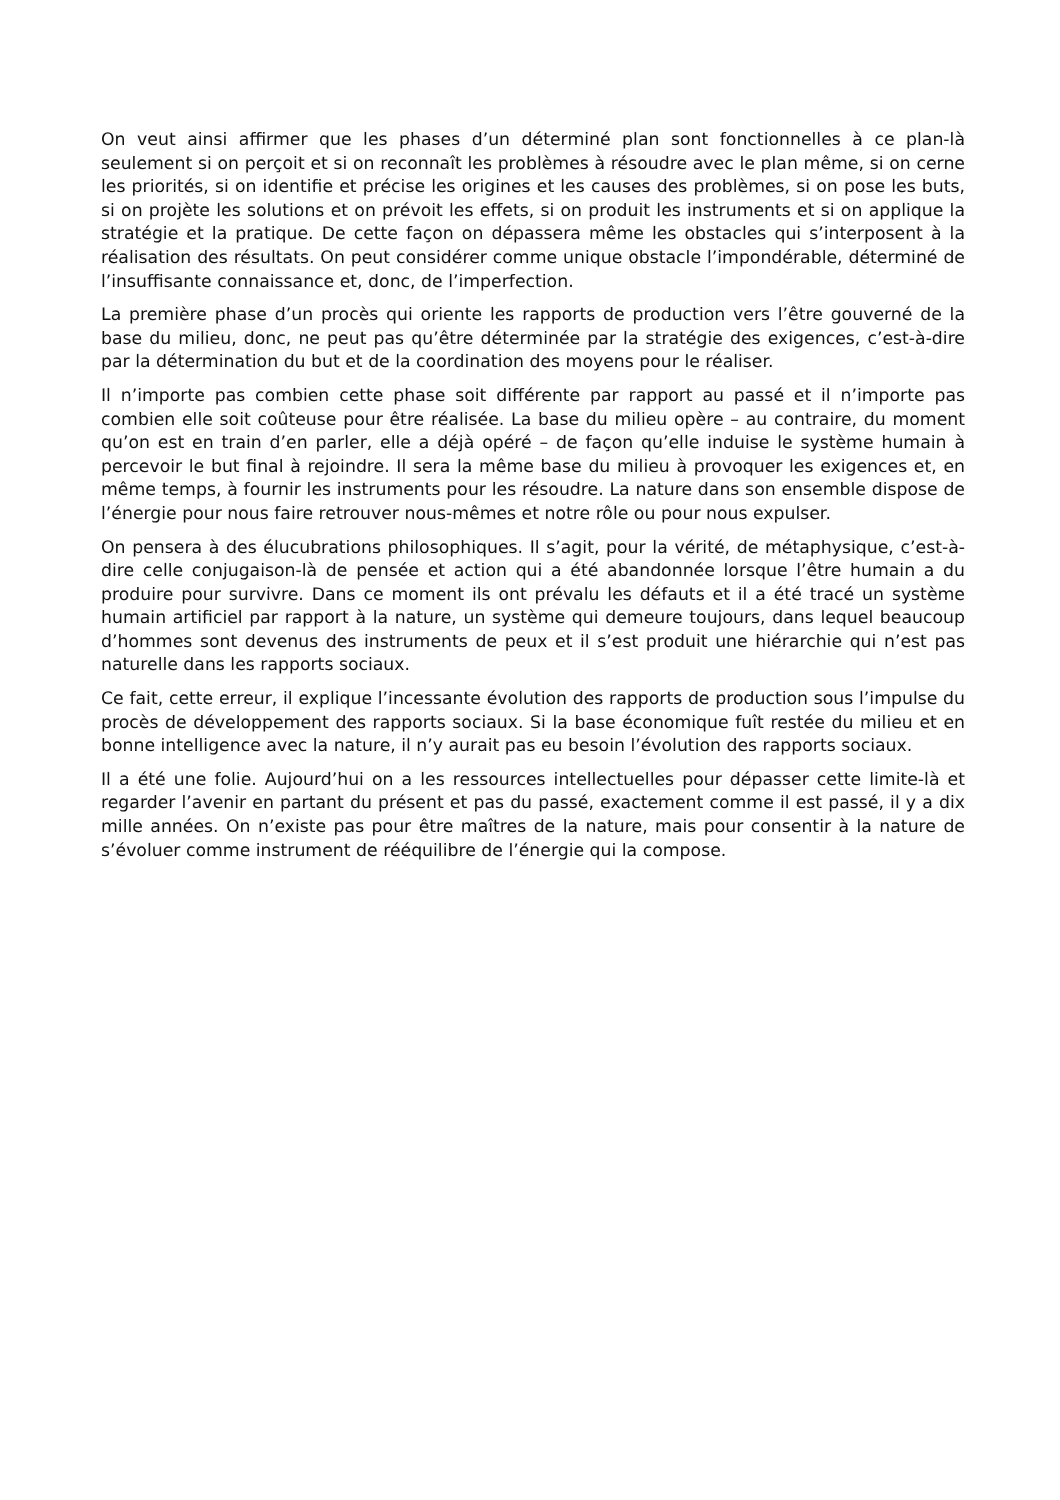On veut ainsi affirmer que les phases d’un déterminé plan sont fonctionnelles à ce plan-là seulement si on perçoit et si on reconnaît les problèmes à résoudre avec le plan même, si on cerne les priorités, si on identifie et précise les origines et les causes des problèmes, si on pose les buts, si on projète les solutions et on prévoit les effets, si on produit les instruments et si on applique la stratégie et la pratique. De cette façon on dépassera même les obstacles qui s’interposent à la réalisation des résultats. On peut considérer comme unique obstacle l’impondérable, déterminé de l’insuffisante connaissance et, donc, de l’imperfection.
La première phase d’un procès qui oriente les rapports de production vers l’être gouverné de la base du milieu, donc, ne peut pas qu’être déterminée par la stratégie des exigences, c’est-à-dire par la détermination du but et de la coordination des moyens pour le réaliser.
Il n’importe pas combien cette phase soit différente par rapport au passé et il n’importe pas combien elle soit coûteuse pour être réalisée. La base du milieu opère – au contraire, du moment qu’on est en train d’en parler, elle a déjà opéré – de façon qu’elle induise le système humain à percevoir le but final à rejoindre. Il sera la même base du milieu à provoquer les exigences et, en même temps, à fournir les instruments pour les résoudre. La nature dans son ensemble dispose de l’énergie pour nous faire retrouver nous-mêmes et notre rôle ou pour nous expulser.
On pensera à des élucubrations philosophiques. Il s’agit, pour la vérité, de métaphysique, c’est-à-dire celle conjugaison-là de pensée et action qui a été abandonnée lorsque l’être humain a du produire pour survivre. Dans ce moment ils ont prévalu les défauts et il a été tracé un système humain artificiel par rapport à la nature, un système qui demeure toujours, dans lequel beaucoup d’hommes sont devenus des instruments de peux et il s’est produit une hiérarchie qui n’est pas naturelle dans les rapports sociaux.
Ce fait, cette erreur, il explique l’incessante évolution des rapports de production sous l’impulse du procès de développement des rapports sociaux. Si la base économique fuît restée du milieu et en bonne intelligence avec la nature, il n’y aurait pas eu besoin l’évolution des rapports sociaux.
Il a été une folie. Aujourd’hui on a les ressources intellectuelles pour dépasser cette limite-là et regarder l’avenir en partant du présent et pas du passé, exactement comme il est passé, il y a dix mille années. On n’existe pas pour être maîtres de la nature, mais pour consentir à la nature de s’évoluer comme instrument de rééquilibre de l’énergie qui la compose.